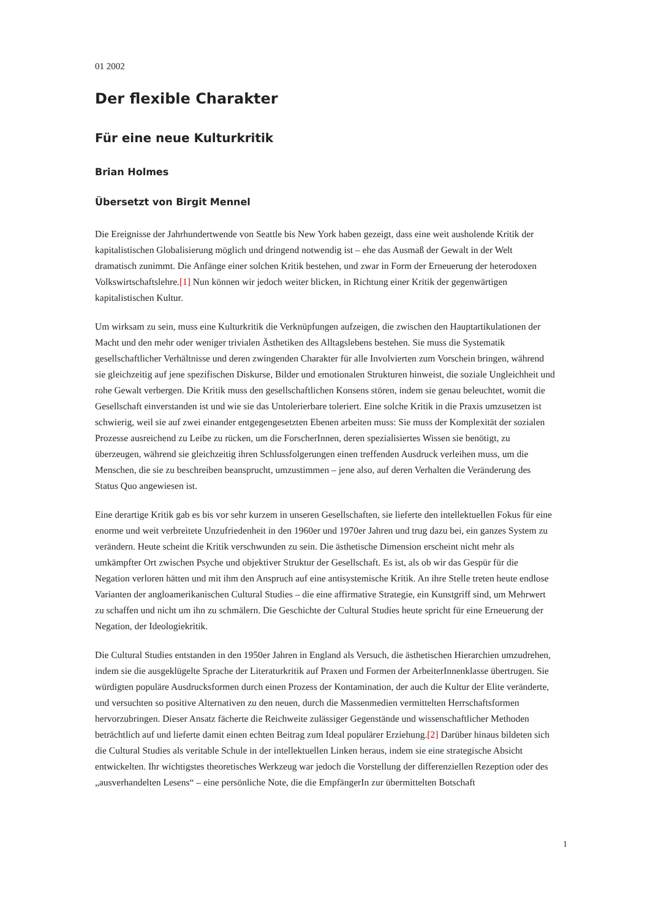01 2002
Der flexible Charakter
Für eine neue Kulturkritik
Brian Holmes
Übersetzt von Birgit Mennel
Die Ereignisse der Jahrhundertwende von Seattle bis New York haben gezeigt, dass eine weit ausholende Kritik der kapitalistischen Globalisierung möglich und dringend notwendig ist – ehe das Ausmaß der Gewalt in der Welt dramatisch zunimmt. Die Anfänge einer solchen Kritik bestehen, und zwar in Form der Erneuerung der heterodoxen Volkswirtschaftslehre.[1] Nun können wir jedoch weiter blicken, in Richtung einer Kritik der gegenwärtigen kapitalistischen Kultur.
Um wirksam zu sein, muss eine Kulturkritik die Verknüpfungen aufzeigen, die zwischen den Hauptartikulationen der Macht und den mehr oder weniger trivialen Ästhetiken des Alltagslebens bestehen. Sie muss die Systematik gesellschaftlicher Verhältnisse und deren zwingenden Charakter für alle Involvierten zum Vorschein bringen, während sie gleichzeitig auf jene spezifischen Diskurse, Bilder und emotionalen Strukturen hinweist, die soziale Ungleichheit und rohe Gewalt verbergen. Die Kritik muss den gesellschaftlichen Konsens stören, indem sie genau beleuchtet, womit die Gesellschaft einverstanden ist und wie sie das Untolerierbare toleriert. Eine solche Kritik in die Praxis umzusetzen ist schwierig, weil sie auf zwei einander entgegengesetzten Ebenen arbeiten muss: Sie muss der Komplexität der sozialen Prozesse ausreichend zu Leibe zu rücken, um die ForscherInnen, deren spezialisiertes Wissen sie benötigt, zu überzeugen, während sie gleichzeitig ihren Schlussfolgerungen einen treffenden Ausdruck verleihen muss, um die Menschen, die sie zu beschreiben beansprucht, umzustimmen – jene also, auf deren Verhalten die Veränderung des Status Quo angewiesen ist.
Eine derartige Kritik gab es bis vor sehr kurzem in unseren Gesellschaften, sie lieferte den intellektuellen Fokus für eine enorme und weit verbreitete Unzufriedenheit in den 1960er und 1970er Jahren und trug dazu bei, ein ganzes System zu verändern. Heute scheint die Kritik verschwunden zu sein. Die ästhetische Dimension erscheint nicht mehr als umkämpfter Ort zwischen Psyche und objektiver Struktur der Gesellschaft. Es ist, als ob wir das Gespür für die Negation verloren hätten und mit ihm den Anspruch auf eine antisystemische Kritik. An ihre Stelle treten heute endlose Varianten der angloamerikanischen Cultural Studies – die eine affirmative Strategie, ein Kunstgriff sind, um Mehrwert zu schaffen und nicht um ihn zu schmälern. Die Geschichte der Cultural Studies heute spricht für eine Erneuerung der Negation, der Ideologiekritik.
Die Cultural Studies entstanden in den 1950er Jahren in England als Versuch, die ästhetischen Hierarchien umzudrehen, indem sie die ausgeklügelte Sprache der Literaturkritik auf Praxen und Formen der ArbeiterInnenklasse übertrugen. Sie würdigten populäre Ausdrucksformen durch einen Prozess der Kontamination, der auch die Kultur der Elite veränderte, und versuchten so positive Alternativen zu den neuen, durch die Massenmedien vermittelten Herrschaftsformen hervorzubringen. Dieser Ansatz fächerte die Reichweite zulässiger Gegenstände und wissenschaftlicher Methoden beträchtlich auf und lieferte damit einen echten Beitrag zum Ideal populärer Erziehung.[2] Darüber hinaus bildeten sich die Cultural Studies als veritable Schule in der intellektuellen Linken heraus, indem sie eine strategische Absicht entwickelten. Ihr wichtigstes theoretisches Werkzeug war jedoch die Vorstellung der differenziellen Rezeption oder des „ausverhandelten Lesens“ – eine persönliche Note, die die EmpfängerIn zur übermittelten Botschaft
1